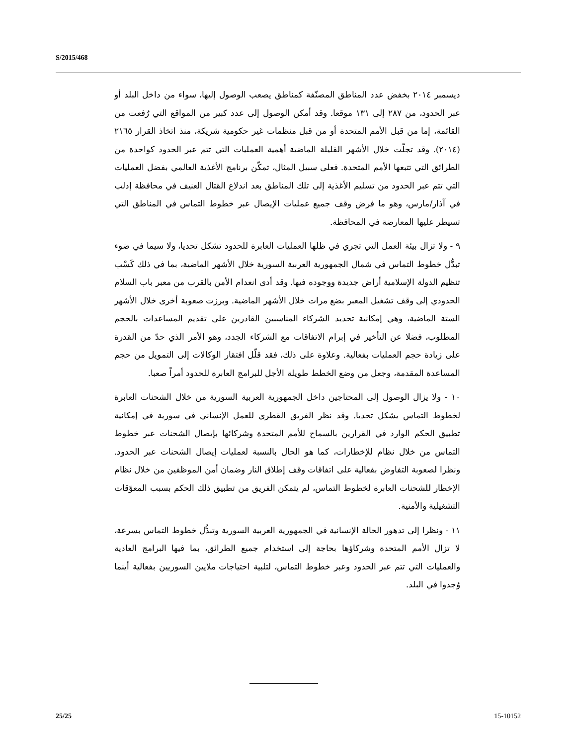S/2015/468
ديسمبر ٢٠١٤ بخفض عدد المناطق المصنّفة كمناطق يصعب الوصول إليها، سواء من داخل البلد أو عبر الحدود، من ٢٨٧ إلى ١٣١ موقعا. وقد أمكن الوصول إلى عدد كبير من المواقع التي رُفعت من القائمة، إما من قبل الأمم المتحدة أو من قبل منظمات غير حكومية شريكة، منذ اتخاذ القرار ٢١٦٥ (٢٠١٤). وقد تجلّت خلال الأشهر القليلة الماضية أهمية العمليات التي تتم عبر الحدود كواحدة من الطرائق التي تتبعها الأمم المتحدة. فعلى سبيل المثال، تمكّن برنامج الأغذية العالمي بفضل العمليات التي تتم عبر الحدود من تسليم الأغذية إلى تلك المناطق بعد اندلاع القتال العنيف في محافظة إدلب في آذار/مارس، وهو ما فرض وقف جميع عمليات الإيصال عبر خطوط التماس في المناطق التي تسيطر عليها المعارضة في المحافظة.
٩ - ولا تزال بيئة العمل التي تجري في ظلها العمليات العابرة للحدود تشكل تحديا، ولا سيما في ضوء تبدُّل خطوط التماس في شمال الجمهورية العربية السورية خلال الأشهر الماضية، بما في ذلك كَسْب تنظيم الدولة الإسلامية أراض جديدة ووجوده فيها. وقد أدى انعدام الأمن بالقرب من معبر باب السلام الحدودي إلى وقف تشغيل المعبر بضع مرات خلال الأشهر الماضية. وبرزت صعوبة أخرى خلال الأشهر الستة الماضية، وهي إمكانية تحديد الشركاء المناسبين القادرين على تقديم المساعدات بالحجم المطلوب، فضلا عن التأخير في إبرام الاتفاقات مع الشركاء الجدد، وهو الأمر الذي حدّ من القدرة على زيادة حجم العمليات بفعالية. وعلاوة على ذلك، فقد قلّل افتقار الوكالات إلى التمويل من حجم المساعدة المقدمة، وجعل من وضع الخطط طويلة الأجل للبرامج العابرة للحدود أمراً صعبا.
١٠ - ولا يزال الوصول إلى المحتاجين داخل الجمهورية العربية السورية من خلال الشحنات العابرة لخطوط التماس يشكل تحديا. وقد نظر الفريق القطري للعمل الإنساني في سورية في إمكانية تطبيق الحكم الوارد في القرارين بالسماح للأمم المتحدة وشركائها بإيصال الشحنات عبر خطوط التماس من خلال نظام للإخطارات، كما هو الحال بالنسبة لعمليات إيصال الشحنات عبر الحدود. ونظرا لصعوبة التفاوض بفعالية على اتفاقات وقف إطلاق النار وضمان أمن الموظفين من خلال نظام الإخطار للشحنات العابرة لخطوط التماس، لم يتمكن الفريق من تطبيق ذلك الحكم بسبب المعوّقات التشغيلية والأمنية.
١١ - ونظرا إلى تدهور الحالة الإنسانية في الجمهورية العربية السورية وتبدُّل خطوط التماس بسرعة، لا تزال الأمم المتحدة وشركاؤها بحاجة إلى استخدام جميع الطرائق، بما فيها البرامج العادية والعمليات التي تتم عبر الحدود وعبر خطوط التماس، لتلبية احتياجات ملايين السوريين بفعالية أينما وُجدوا في البلد.
25/25 15-10152